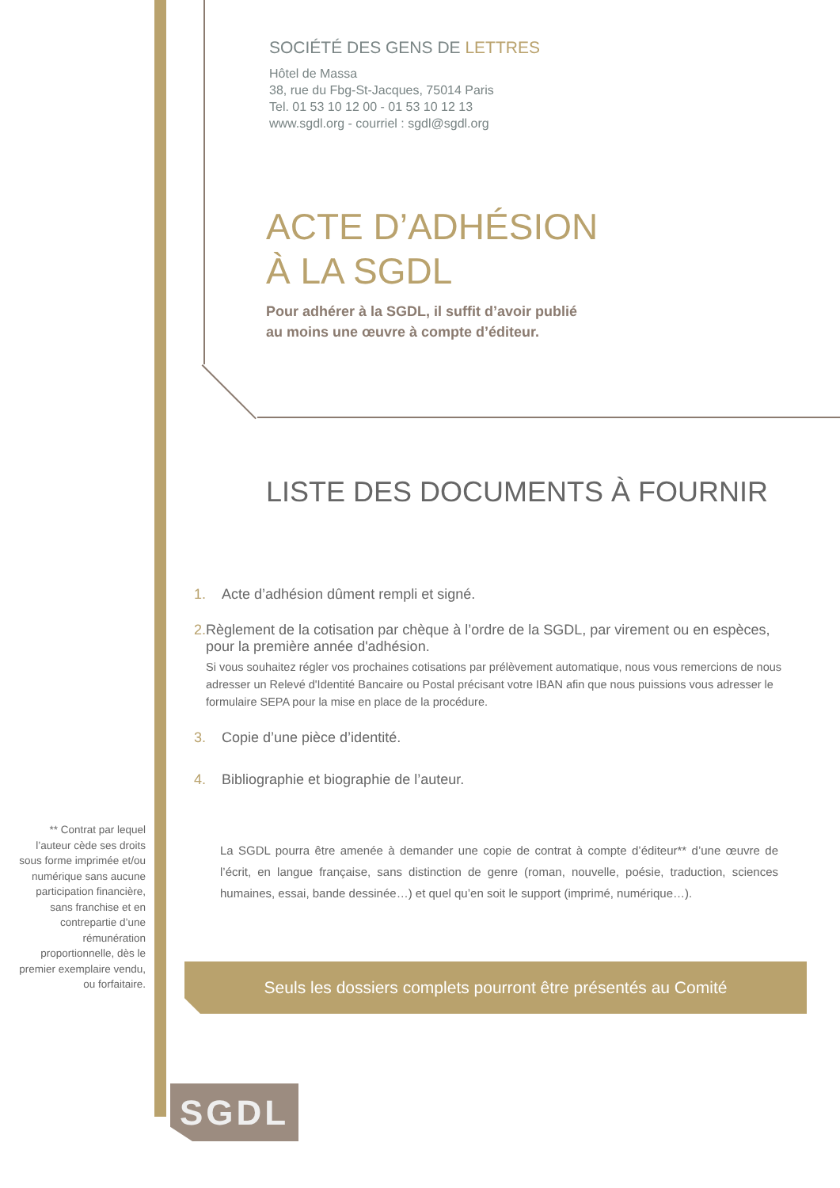SOCIÉTÉ DES GENS DE LETTRES
Hôtel de Massa
38, rue du Fbg-St-Jacques, 75014 Paris
Tel. 01 53 10 12 00 - 01 53 10 12 13
www.sgdl.org - courriel : sgdl@sgdl.org
ACTE D’ADHÉSION
À LA SGDL
Pour adhérer à la SGDL, il suffit d’avoir publié
au moins une œuvre à compte d’éditeur.
LISTE DES DOCUMENTS À FOURNIR
1. Acte d’adhésion dûment rempli et signé.
2. Règlement de la cotisation par chèque à l’ordre de la SGDL, par virement ou en espèces, pour la première année d'adhésion.
Si vous souhaitez régler vos prochaines cotisations par prélèvement automatique, nous vous remercions de nous adresser un Relevé d'Identité Bancaire ou Postal précisant votre IBAN afin que nous puissions vous adresser le formulaire SEPA pour la mise en place de la procédure.
3. Copie d’une pièce d’identité.
4. Bibliographie et biographie de l’auteur.
** Contrat par lequel l’auteur cède ses droits sous forme imprimée et/ou numérique sans aucune participation financière, sans franchise et en contrepartie d’une rémunération proportionnelle, dès le premier exemplaire vendu, ou forfaitaire.
La SGDL pourra être amenée à demander une copie de contrat à compte d’éditeur** d’une œuvre de l’écrit, en langue française, sans distinction de genre (roman, nouvelle, poésie, traduction, sciences humaines, essai, bande dessinée…) et quel qu’en soit le support (imprimé, numérique…).
Seuls les dossiers complets pourront être présentés au Comité
SGDL